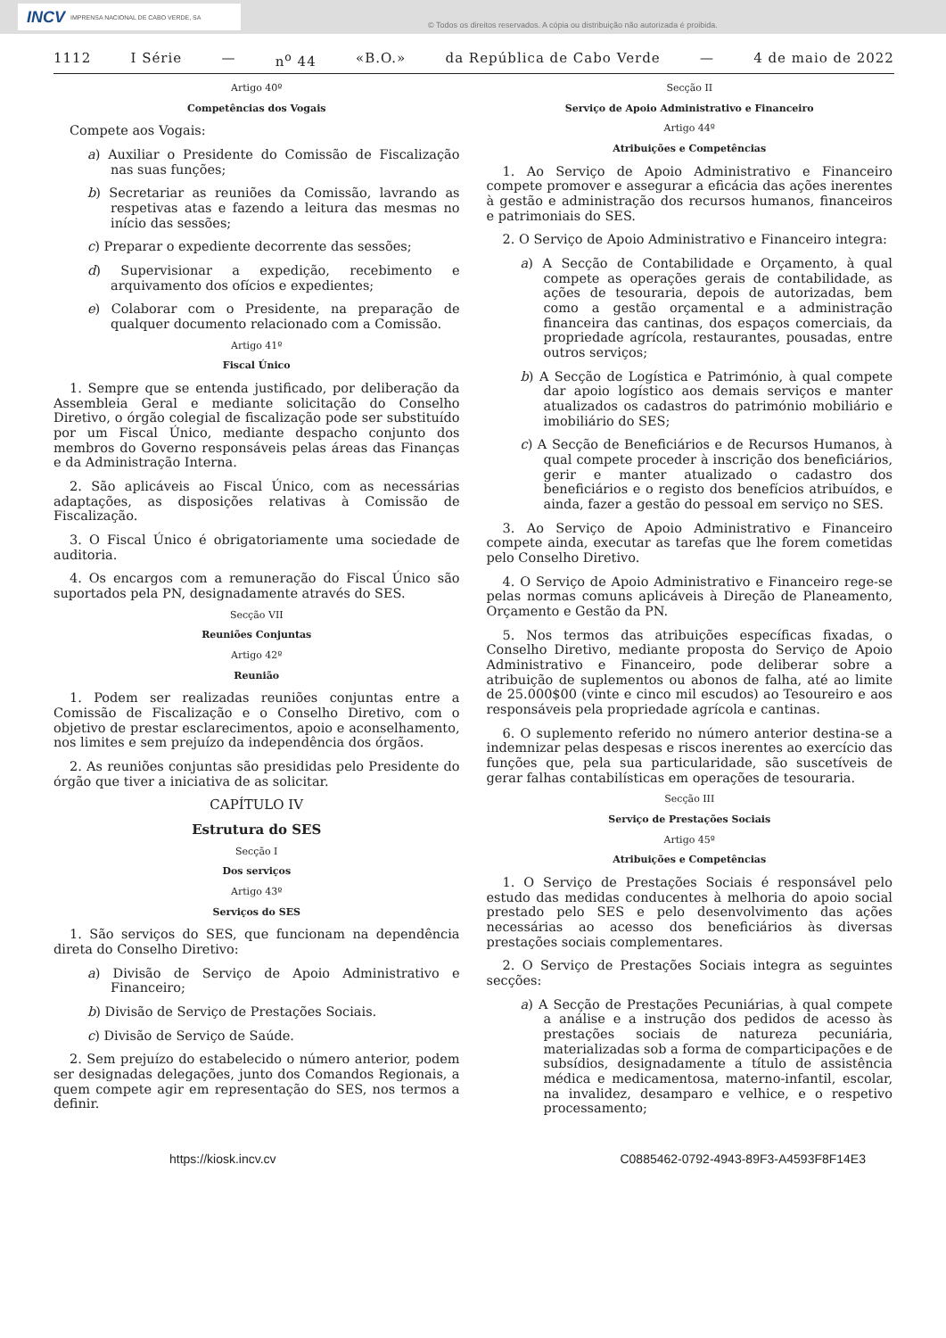INCV IMPRENSA NACIONAL DE CABO VERDE, SA
© Todos os direitos reservados. A cópia ou distribuição não autorizada é proibida.
1112 I Série — n<sup>o</sup> 44 «B.O.» da República de Cabo Verde — 4 de maio de 2022
Artigo 40º
Competências dos Vogais
Compete aos Vogais:
a) Auxiliar o Presidente do Comissão de Fiscalização nas suas funções;
b) Secretariar as reuniões da Comissão, lavrando as respetivas atas e fazendo a leitura das mesmas no início das sessões;
c) Preparar o expediente decorrente das sessões;
d) Supervisionar a expedição, recebimento e arquivamento dos ofícios e expedientes;
e) Colaborar com o Presidente, na preparação de qualquer documento relacionado com a Comissão.
Artigo 41º
Fiscal Único
1. Sempre que se entenda justificado, por deliberação da Assembleia Geral e mediante solicitação do Conselho Diretivo, o órgão colegial de fiscalização pode ser substituído por um Fiscal Único, mediante despacho conjunto dos membros do Governo responsáveis pelas áreas das Finanças e da Administração Interna.
2. São aplicáveis ao Fiscal Único, com as necessárias adaptações, as disposições relativas à Comissão de Fiscalização.
3. O Fiscal Único é obrigatoriamente uma sociedade de auditoria.
4. Os encargos com a remuneração do Fiscal Único são suportados pela PN, designadamente através do SES.
Secção VII
Reuniões Conjuntas
Artigo 42º
Reunião
1. Podem ser realizadas reuniões conjuntas entre a Comissão de Fiscalização e o Conselho Diretivo, com o objetivo de prestar esclarecimentos, apoio e aconselhamento, nos limites e sem prejuízo da independência dos órgãos.
2. As reuniões conjuntas são presididas pelo Presidente do órgão que tiver a iniciativa de as solicitar.
CAPÍTULO IV
Estrutura do SES
Secção I
Dos serviços
Artigo 43º
Serviços do SES
1. São serviços do SES, que funcionam na dependência direta do Conselho Diretivo:
a) Divisão de Serviço de Apoio Administrativo e Financeiro;
b) Divisão de Serviço de Prestações Sociais.
c) Divisão de Serviço de Saúde.
2. Sem prejuízo do estabelecido o número anterior, podem ser designadas delegações, junto dos Comandos Regionais, a quem compete agir em representação do SES, nos termos a definir.
Secção II
Serviço de Apoio Administrativo e Financeiro
Artigo 44º
Atribuições e Competências
1. Ao Serviço de Apoio Administrativo e Financeiro compete promover e assegurar a eficácia das ações inerentes à gestão e administração dos recursos humanos, financeiros e patrimoniais do SES.
2. O Serviço de Apoio Administrativo e Financeiro integra:
a) A Secção de Contabilidade e Orçamento, à qual compete as operações gerais de contabilidade, as ações de tesouraria, depois de autorizadas, bem como a gestão orçamental e a administração financeira das cantinas, dos espaços comerciais, da propriedade agrícola, restaurantes, pousadas, entre outros serviços;
b) A Secção de Logística e Património, à qual compete dar apoio logístico aos demais serviços e manter atualizados os cadastros do património mobiliário e imobiliário do SES;
c) A Secção de Beneficiários e de Recursos Humanos, à qual compete proceder à inscrição dos beneficiários, gerir e manter atualizado o cadastro dos beneficiários e o registo dos benefícios atribuídos, e ainda, fazer a gestão do pessoal em serviço no SES.
3. Ao Serviço de Apoio Administrativo e Financeiro compete ainda, executar as tarefas que lhe forem cometidas pelo Conselho Diretivo.
4. O Serviço de Apoio Administrativo e Financeiro rege-se pelas normas comuns aplicáveis à Direção de Planeamento, Orçamento e Gestão da PN.
5. Nos termos das atribuições específicas fixadas, o Conselho Diretivo, mediante proposta do Serviço de Apoio Administrativo e Financeiro, pode deliberar sobre a atribuição de suplementos ou abonos de falha, até ao limite de 25.000$00 (vinte e cinco mil escudos) ao Tesoureiro e aos responsáveis pela propriedade agrícola e cantinas.
6. O suplemento referido no número anterior destina-se a indemnizar pelas despesas e riscos inerentes ao exercício das funções que, pela sua particularidade, são suscetíveis de gerar falhas contabilísticas em operações de tesouraria.
Secção III
Serviço de Prestações Sociais
Artigo 45º
Atribuições e Competências
1. O Serviço de Prestações Sociais é responsável pelo estudo das medidas conducentes à melhoria do apoio social prestado pelo SES e pelo desenvolvimento das ações necessárias ao acesso dos beneficiários às diversas prestações sociais complementares.
2. O Serviço de Prestações Sociais integra as seguintes secções:
a) A Secção de Prestações Pecuniárias, à qual compete a análise e a instrução dos pedidos de acesso às prestações sociais de natureza pecuniária, materializadas sob a forma de comparticipações e de subsídios, designadamente a título de assistência médica e medicamentosa, materno-infantil, escolar, na invalidez, desamparo e velhice, e o respetivo processamento;
https://kiosk.incv.cv C0885462-0792-4943-89F3-A4593F8F14E3